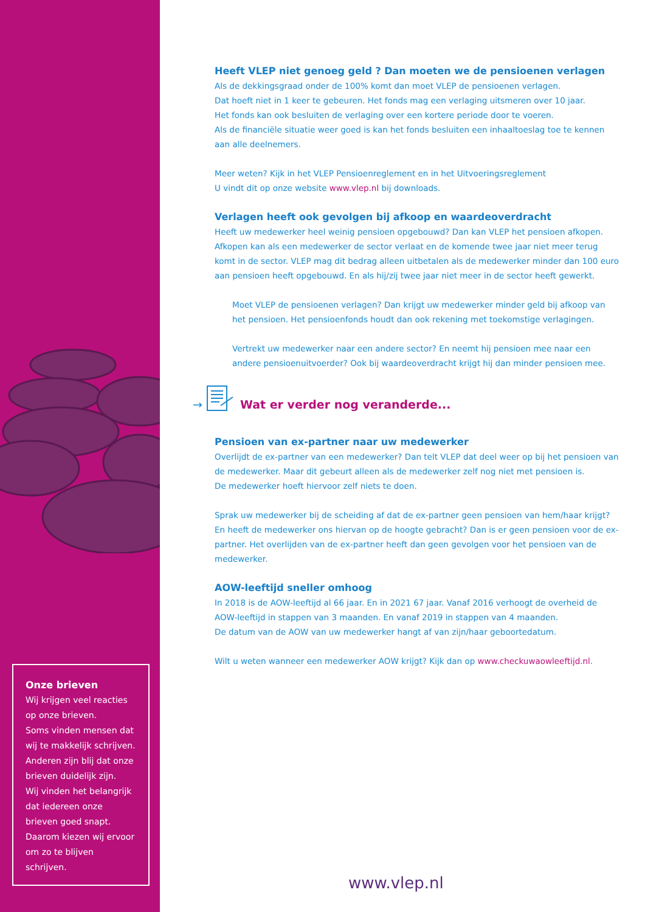Onze brieven
Wij krijgen veel reacties op onze brieven.
Soms vinden mensen dat wij te makkelijk schrijven.
Anderen zijn blij dat onze brieven duidelijk zijn.
Wij vinden het belangrijk dat iedereen onze brieven goed snapt.
Daarom kiezen wij ervoor om zo te blijven schrijven.
Heeft VLEP niet genoeg geld ? Dan moeten we de pensioenen verlagen
Als de dekkingsgraad onder de 100% komt dan moet VLEP de pensioenen verlagen.
Dat hoeft niet in 1 keer te gebeuren. Het fonds mag een verlaging uitsmeren over 10 jaar.
Het fonds kan ook besluiten de verlaging over een kortere periode door te voeren.
Als de financiële situatie weer goed is kan het fonds besluiten een inhaaltoeslag toe te kennen aan alle deelnemers.
Meer weten? Kijk in het VLEP Pensioenreglement en in het Uitvoeringsreglement
U vindt dit op onze website www.vlep.nl bij downloads.
Verlagen heeft ook gevolgen bij afkoop en waardeoverdracht
Heeft uw medewerker heel weinig pensioen opgebouwd? Dan kan VLEP het pensioen afkopen. Afkopen kan als een medewerker de sector verlaat en de komende twee jaar niet meer terug komt in de sector. VLEP mag dit bedrag alleen uitbetalen als de medewerker minder dan 100 euro aan pensioen heeft opgebouwd. En als hij/zij twee jaar niet meer in de sector heeft gewerkt.
Moet VLEP de pensioenen verlagen? Dan krijgt uw medewerker minder geld bij afkoop van het pensioen. Het pensioenfonds houdt dan ook rekening met toekomstige verlagingen.
Vertrekt uw medewerker naar een andere sector? En neemt hij pensioen mee naar een andere pensioenuitvoerder? Ook bij waardeoverdracht krijgt hij dan minder pensioen mee.
→ Wat er verder nog veranderde...
Pensioen van ex-partner naar uw medewerker
Overlijdt de ex-partner van een medewerker? Dan telt VLEP dat deel weer op bij het pensioen van de medewerker. Maar dit gebeurt alleen als de medewerker zelf nog niet met pensioen is.
De medewerker hoeft hiervoor zelf niets te doen.
Sprak uw medewerker bij de scheiding af dat de ex-partner geen pensioen van hem/haar krijgt? En heeft de medewerker ons hiervan op de hoogte gebracht? Dan is er geen pensioen voor de ex-partner. Het overlijden van de ex-partner heeft dan geen gevolgen voor het pensioen van de medewerker.
AOW-leeftijd sneller omhoog
In 2018 is de AOW-leeftijd al 66 jaar. En in 2021 67 jaar. Vanaf 2016 verhoogt de overheid de AOW-leeftijd in stappen van 3 maanden. En vanaf 2019 in stappen van 4 maanden.
De datum van de AOW van uw medewerker hangt af van zijn/haar geboortedatum.
Wilt u weten wanneer een medewerker AOW krijgt? Kijk dan op www.checkuwaowleeftijd.nl.
www.vlep.nl